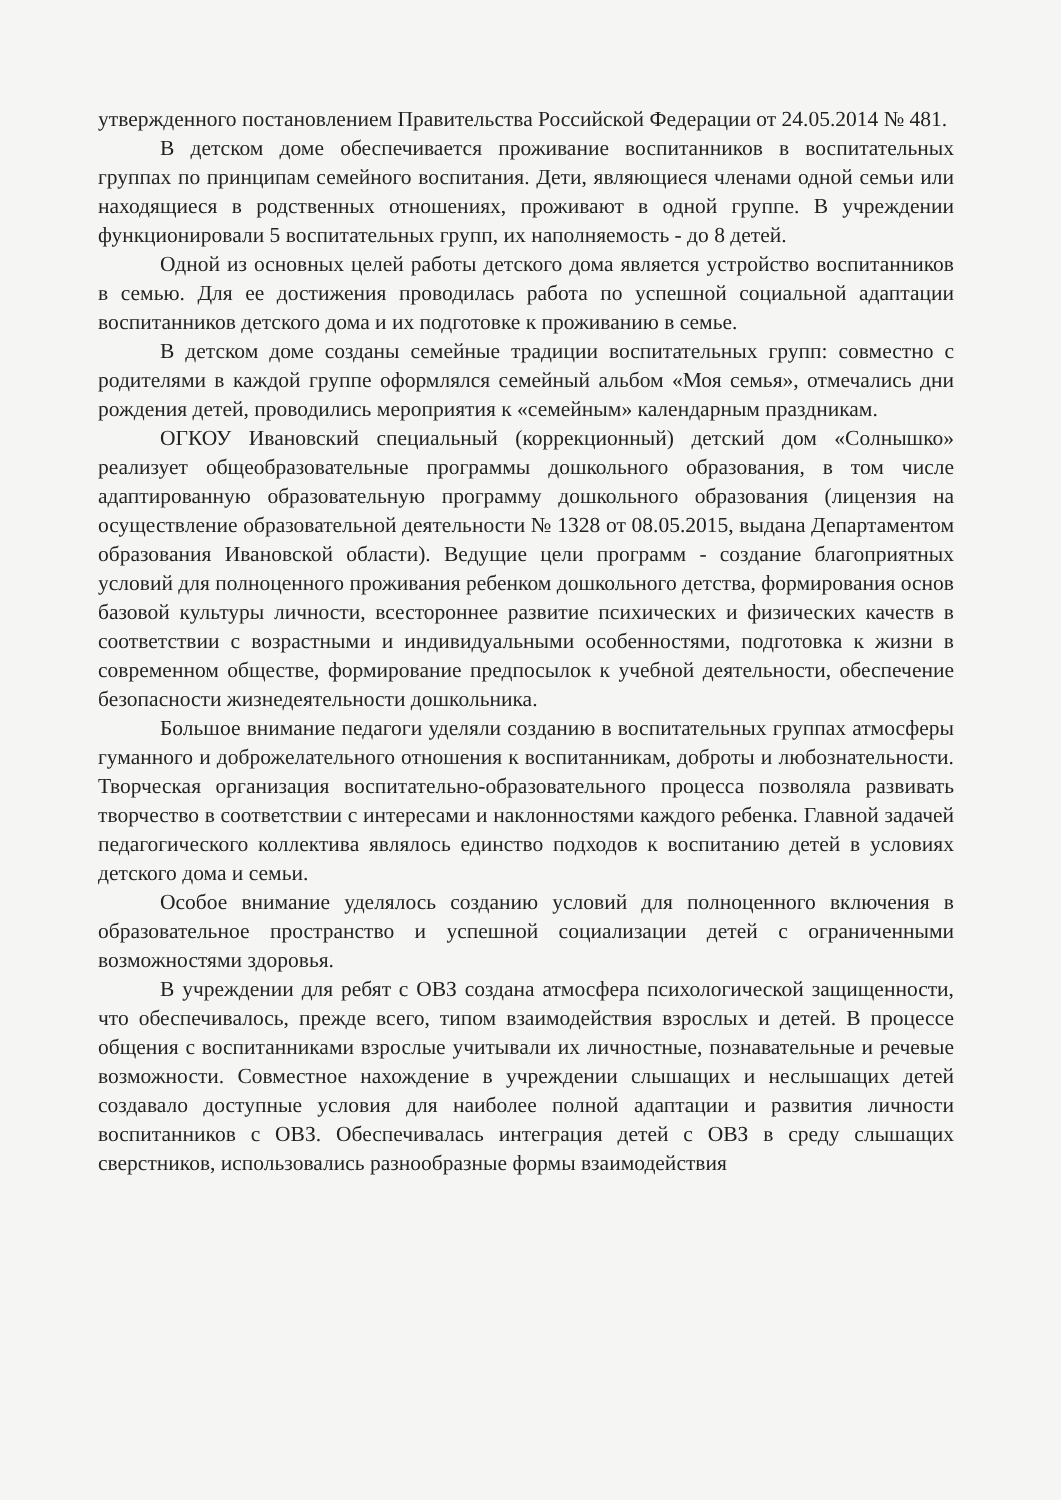утвержденного постановлением Правительства Российской Федерации от 24.05.2014 № 481.
В детском доме обеспечивается проживание воспитанников в воспитательных группах по принципам семейного воспитания. Дети, являющиеся членами одной семьи или находящиеся в родственных отношениях, проживают в одной группе. В учреждении функционировали 5 воспитательных групп, их наполняемость - до 8 детей.
Одной из основных целей работы детского дома является устройство воспитанников в семью. Для ее достижения проводилась работа по успешной социальной адаптации воспитанников детского дома и их подготовке к проживанию в семье.
В детском доме созданы семейные традиции воспитательных групп: совместно с родителями в каждой группе оформлялся семейный альбом «Моя семья», отмечались дни рождения детей, проводились мероприятия к «семейным» календарным праздникам.
ОГКОУ Ивановский специальный (коррекционный) детский дом «Солнышко» реализует общеобразовательные программы дошкольного образования, в том числе адаптированную образовательную программу дошкольного образования (лицензия на осуществление образовательной деятельности № 1328 от 08.05.2015, выдана Департаментом образования Ивановской области). Ведущие цели программ - создание благоприятных условий для полноценного проживания ребенком дошкольного детства, формирования основ базовой культуры личности, всестороннее развитие психических и физических качеств в соответствии с возрастными и индивидуальными особенностями, подготовка к жизни в современном обществе, формирование предпосылок к учебной деятельности, обеспечение безопасности жизнедеятельности дошкольника.
Большое внимание педагоги уделяли созданию в воспитательных группах атмосферы гуманного и доброжелательного отношения к воспитанникам, доброты и любознательности. Творческая организация воспитательно-образовательного процесса позволяла развивать творчество в соответствии с интересами и наклонностями каждого ребенка. Главной задачей педагогического коллектива являлось единство подходов к воспитанию детей в условиях детского дома и семьи.
Особое внимание уделялось созданию условий для полноценного включения в образовательное пространство и успешной социализации детей с ограниченными возможностями здоровья.
В учреждении для ребят с ОВЗ создана атмосфера психологической защищенности, что обеспечивалось, прежде всего, типом взаимодействия взрослых и детей. В процессе общения с воспитанниками взрослые учитывали их личностные, познавательные и речевые возможности. Совместное нахождение в учреждении слышащих и неслышащих детей создавало доступные условия для наиболее полной адаптации и развития личности воспитанников с ОВЗ. Обеспечивалась интеграция детей с ОВЗ в среду слышащих сверстников, использовались разнообразные формы взаимодействия